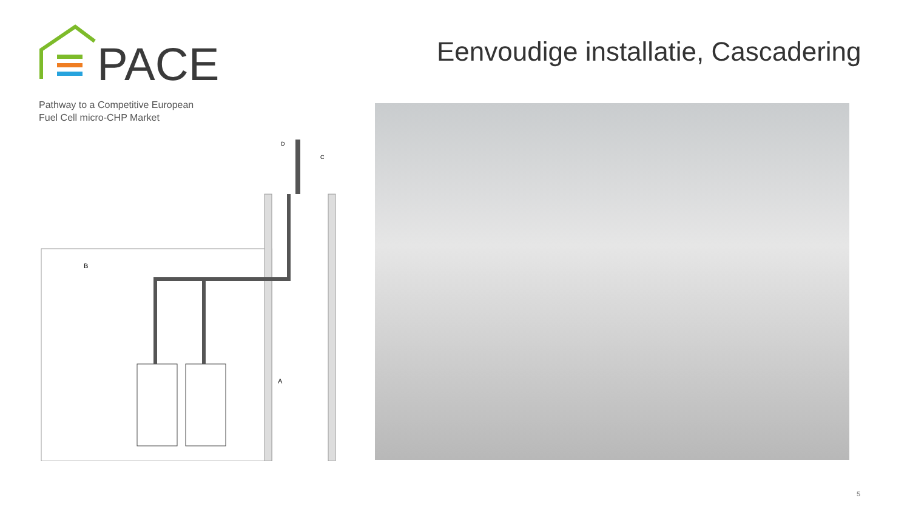PACE
Pathway to a Competitive European
Fuel Cell micro-CHP Market
Eenvoudige installatie, Cascadering
B
A
D
C
5